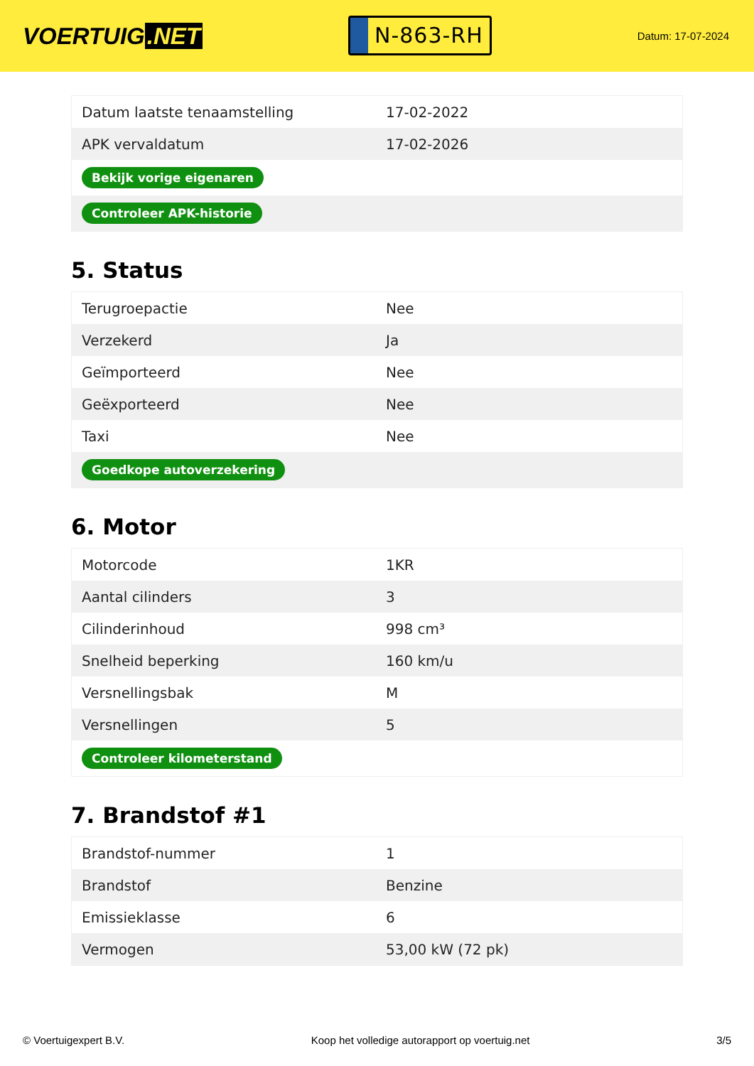VOERTUIG.NET
N-863-RH
Datum: 17-07-2024
| Datum laatste tenaamstelling | 17-02-2022 |
| APK vervaldatum | 17-02-2026 |
| Bekijk vorige eigenaren | |
| Controleer APK-historie | |
5. Status
| Terugroepactie | Nee |
| Verzekerd | Ja |
| Geïmporteerd | Nee |
| Geëxporteerd | Nee |
| Taxi | Nee |
| Goedkope autoverzekering | |
6. Motor
| Motorcode | 1KR |
| Aantal cilinders | 3 |
| Cilinderinhoud | 998 cm³ |
| Snelheid beperking | 160 km/u |
| Versnellingsbak | M |
| Versnellingen | 5 |
| Controleer kilometerstand | |
7. Brandstof #1
| Brandstof-nummer | 1 |
| Brandstof | Benzine |
| Emissieklasse | 6 |
| Vermogen | 53,00 kW (72 pk) |
© Voertuigexpert B.V. Koop het volledige autorapport op voertuig.net 3/5